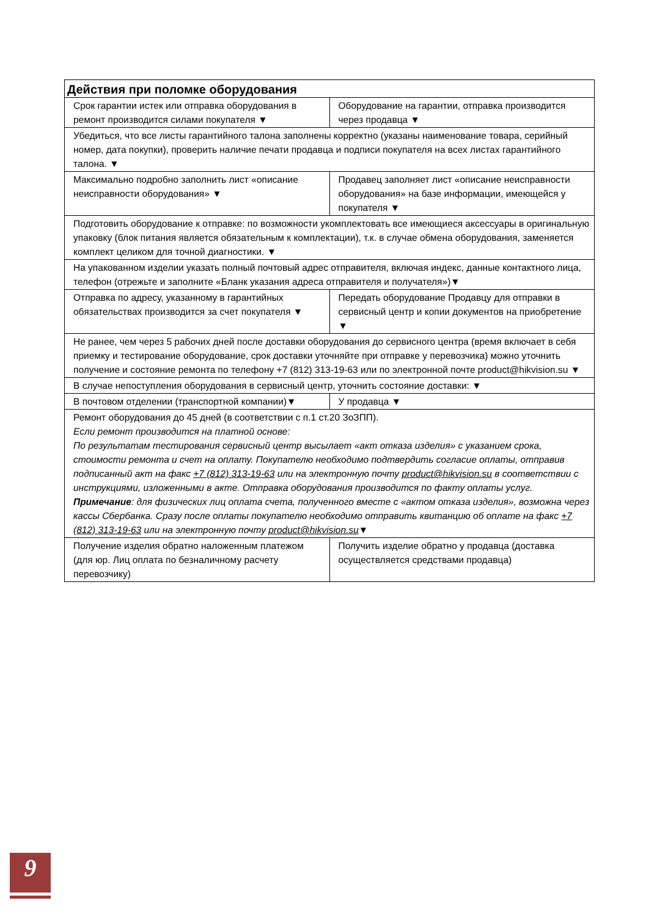| Действия при поломке оборудования | |
| --- | --- |
| Срок гарантии истек или отправка оборудования в ремонт производится силами покупателя ▼ | Оборудование на гарантии, отправка производится через продавца ▼ |
| Убедиться, что все листы гарантийного талона заполнены корректно (указаны наименование товара, серийный номер, дата покупки), проверить наличие печати продавца и подписи покупателя на всех листах гарантийного талона. ▼ | |
| Максимально подробно заполнить лист «описание неисправности оборудования» ▼ | Продавец заполняет лист «описание неисправности оборудования» на базе информации, имеющейся у покупателя ▼ |
| Подготовить оборудование к отправке: по возможности укомплектовать все имеющиеся аксессуары в оригинальную упаковку (блок питания является обязательным к комплектации), т.к. в случае обмена оборудования, заменяется комплект целиком для точной диагностики. ▼ | |
| На упакованном изделии указать полный почтовый адрес отправителя, включая индекс, данные контактного лица, телефон (отрежьте и заполните «Бланк указания адреса отправителя и получателя»)▼ | |
| Отправка по адресу, указанному в гарантийных обязательствах производится за счет покупателя ▼ | Передать оборудование Продавцу для отправки в сервисный центр и копии документов на приобретение ▼ |
| Не ранее, чем через 5 рабочих дней после доставки оборудования до сервисного центра (время включает в себя приемку и тестирование оборудование, срок доставки уточняйте при отправке у перевозчика) можно уточнить получение и состояние ремонта по телефону +7 (812) 313-19-63 или по электронной почте product@hikvision.su ▼ | |
| В случае непоступления оборудования в сервисный центр, уточнить состояние доставки: ▼ | |
| В почтовом отделении (транспортной компании)▼ | У продавца ▼ |
| Ремонт оборудования до 45 дней (в соответствии с п.1 ст.20 ЗоЗПП). Если ремонт производится на платной основе: По результатам тестирования сервисный центр высылает «акт отказа изделия» с указанием срока, стоимости ремонта и счет на оплату. Покупателю необходимо подтвердить согласие оплаты, отправив подписанный акт на факс +7 (812) 313-19-63 или на электронную почту product@hikvision.su в соответствии с инструкциями, изложенными в акте. Отправка оборудования производится по факту оплаты услуг. Примечание : для физических лиц оплата счета, полученного вместе с «актом отказа изделия», возможна через кассы Сбербанка. Сразу после оплаты покупателю необходимо отправить квитанцию об оплате на факс +7 (812) 313-19-63 или на электронную почту product@hikvision.su ▼ | |
| Получение изделия обратно наложенным платежом (для юр. Лиц оплата по безналичному расчету перевозчику) | Получить изделие обратно у продавца (доставка осуществляется средствами продавца) |
9